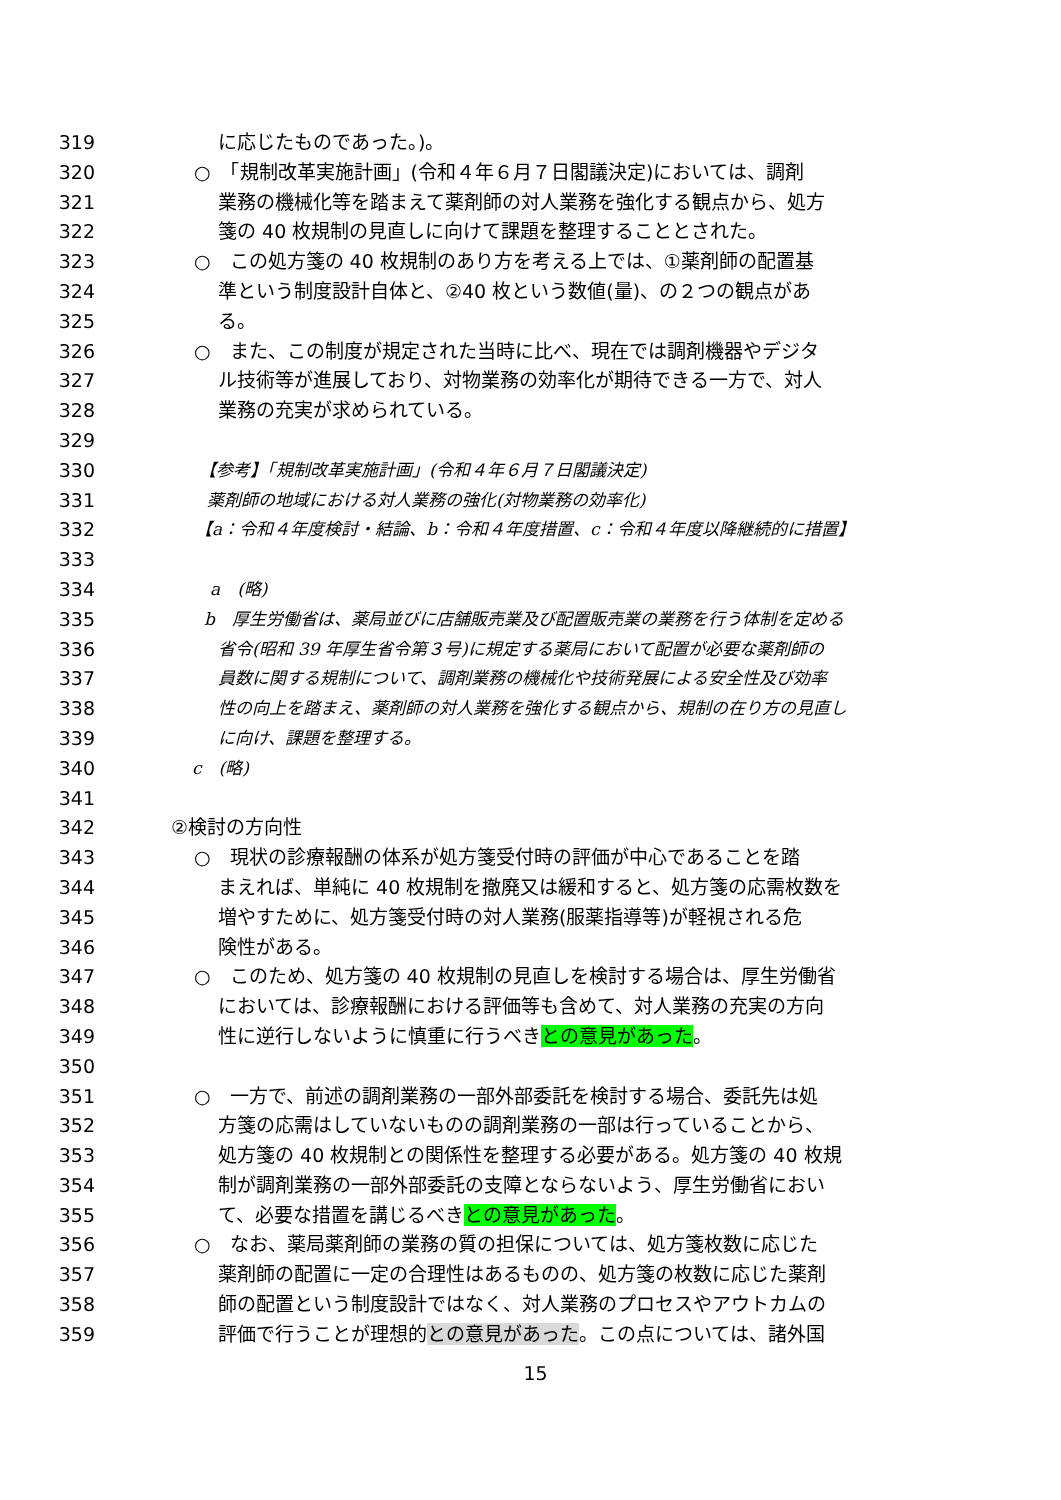319 に応じたものであった。)。
320 ○　「規制改革実施計画」(令和４年６月７日閣議決定)においては、調剤
321 業務の機械化等を踏まえて薬剤師の対人業務を強化する観点から、処方
322 箋の 40 枚規制の見直しに向けて課題を整理することとされた。
323 ○　この処方箋の 40 枚規制のあり方を考える上では、①薬剤師の配置基
324 準という制度設計自体と、②40 枚という数値(量)、の２つの観点があ
325 る。
326 ○　また、この制度が規定された当時に比べ、現在では調剤機器やデジタ
327 ル技術等が進展しており、対物業務の効率化が期待できる一方で、対人
328 業務の充実が求められている。
329
330 【参考】「規制改革実施計画」(令和４年６月７日閣議決定)
331 薬剤師の地域における対人業務の強化(対物業務の効率化)
332 【a：令和４年度検討・結論、b：令和４年度措置、c：令和４年度以降継続的に措置】
333
334 a　(略)
335 b　厚生労働省は、薬局並びに店舗販売業及び配置販売業の業務を行う体制を定める
336 省令(昭和 39 年厚生省令第３号)に規定する薬局において配置が必要な薬剤師の
337 員数に関する規制について、調剤業務の機械化や技術発展による安全性及び効率
338 性の向上を踏まえ、薬剤師の対人業務を強化する観点から、規制の在り方の見直し
339 に向け、課題を整理する。
340 c　(略)
341
342 ②検討の方向性
343 ○　現状の診療報酬の体系が処方箋受付時の評価が中心であることを踏
344 まえれば、単純に 40 枚規制を撤廃又は緩和すると、処方箋の応需枚数を
345 増やすために、処方箋受付時の対人業務(服薬指導等)が軽視される危
346 険性がある。
347 ○　このため、処方箋の 40 枚規制の見直しを検討する場合は、厚生労働省
348 においては、診療報酬における評価等も含めて、対人業務の充実の方向
349 性に逆行しないように慎重に行うべきとの意見があった。
350
351 ○　一方で、前述の調剤業務の一部外部委託を検討する場合、委託先は処
352 方箋の応需はしていないものの調剤業務の一部は行っていることから、
353 処方箋の 40 枚規制との関係性を整理する必要がある。処方箋の 40 枚規
354 制が調剤業務の一部外部委託の支障とならないよう、厚生労働省におい
355 て、必要な措置を講じるべきとの意見があった。
356 ○　なお、薬局薬剤師の業務の質の担保については、処方箋枚数に応じた
357 薬剤師の配置に一定の合理性はあるものの、処方箋の枚数に応じた薬剤
358 師の配置という制度設計ではなく、対人業務のプロセスやアウトカムの
359 評価で行うことが理想的との意見があった。この点については、諸外国
15